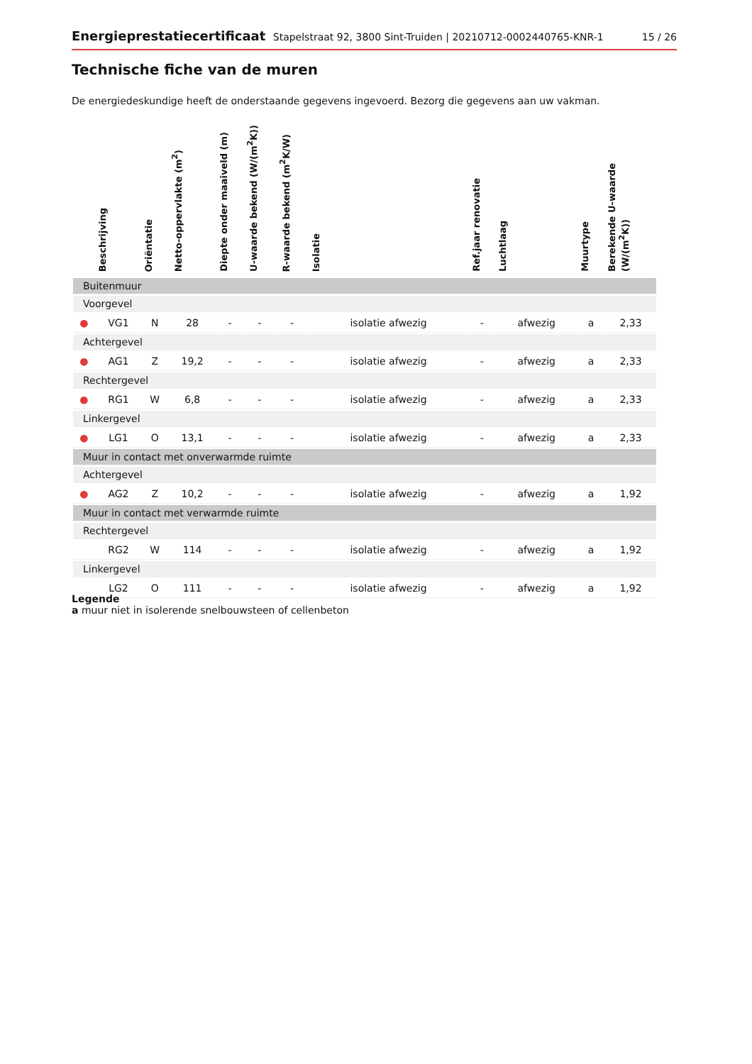Energieprestatiecertificaat Stapelstraat 92, 3800 Sint-Truiden | 20210712-0002440765-KNR-1
15 / 26
Technische fiche van de muren
De energiedeskundige heeft de onderstaande gegevens ingevoerd. Bezorg die gegevens aan uw vakman.
| | Beschrijving | Oriëntatie | Netto-oppervlakte (m<sup>2</sup>) | Diepte onder maaiveld (m) | U-waarde bekend (W/(m<sup>2</sup>K)) | R-waarde bekend (m<sup>2</sup>K/W) | Isolatie | Ref.jaar renovatie | Luchtlaag | Muurtype | Berekende U-waarde (W/(m<sup>2</sup>K)) |
| --- | --- | --- | --- | --- | --- | --- | --- | --- | --- | --- | --- |
| Buitenmuur | | | | | | | | | | | |
| Voorgevel | | | | | | | | | | | |
| ● | VG1 | N | 28 | - | - | - | isolatie afwezig | - | afwezig | a | 2,33 |
| Achtergevel | | | | | | | | | | | |
| ● | AG1 | Z | 19,2 | - | - | - | isolatie afwezig | - | afwezig | a | 2,33 |
| Rechtergevel | | | | | | | | | | | |
| ● | RG1 | W | 6,8 | - | - | - | isolatie afwezig | - | afwezig | a | 2,33 |
| Linkergevel | | | | | | | | | | | |
| ● | LG1 | O | 13,1 | - | - | - | isolatie afwezig | - | afwezig | a | 2,33 |
| Muur in contact met onverwarmde ruimte | | | | | | | | | | | |
| Achtergevel | | | | | | | | | | | |
| ● | AG2 | Z | 10,2 | - | - | - | isolatie afwezig | - | afwezig | a | 1,92 |
| Muur in contact met verwarmde ruimte | | | | | | | | | | | |
| Rechtergevel | | | | | | | | | | | |
| | RG2 | W | 114 | - | - | - | isolatie afwezig | - | afwezig | a | 1,92 |
| Linkergevel | | | | | | | | | | | |
| | LG2 | O | 111 | - | - | - | isolatie afwezig | - | afwezig | a | 1,92 |
Legende
a muur niet in isolerende snelbouwsteen of cellenbeton